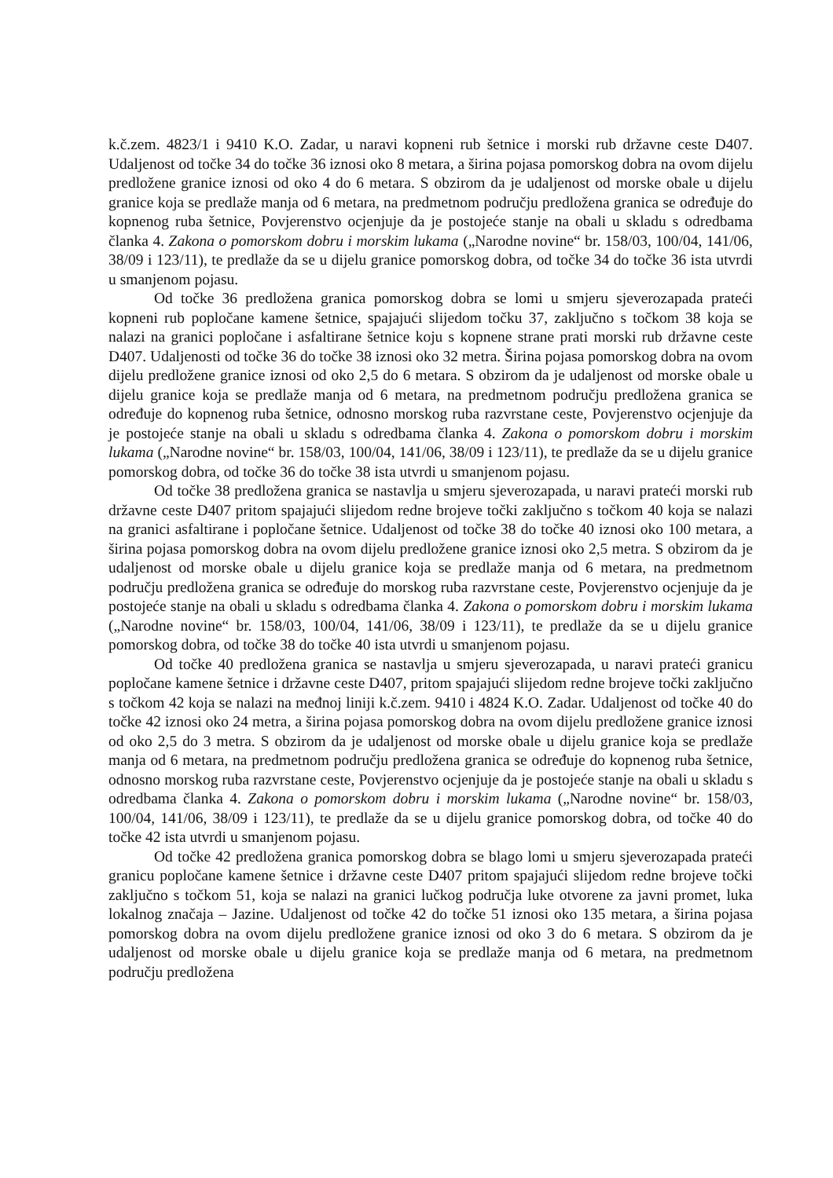k.č.zem. 4823/1 i 9410 K.O. Zadar, u naravi kopneni rub šetnice i morski rub državne ceste D407. Udaljenost od točke 34 do točke 36 iznosi oko 8 metara, a širina pojasa pomorskog dobra na ovom dijelu predložene granice iznosi od oko 4 do 6 metara. S obzirom da je udaljenost od morske obale u dijelu granice koja se predlaže manja od 6 metara, na predmetnom području predložena granica se određuje do kopnenog ruba šetnice, Povjerenstvo ocjenjuje da je postojeće stanje na obali u skladu s odredbama članka 4. Zakona o pomorskom dobru i morskim lukama („Narodne novine“ br. 158/03, 100/04, 141/06, 38/09 i 123/11), te predlaže da se u dijelu granice pomorskog dobra, od točke 34 do točke 36 ista utvrdi u smanjenom pojasu.
Od točke 36 predložena granica pomorskog dobra se lomi u smjeru sjeverozapada prateći kopneni rub popločane kamene šetnice, spajajući slijedom točku 37, zaključno s točkom 38 koja se nalazi na granici popločane i asfaltirane šetnice koju s kopnene strane prati morski rub državne ceste D407. Udaljenosti od točke 36 do točke 38 iznosi oko 32 metra. Širina pojasa pomorskog dobra na ovom dijelu predložene granice iznosi od oko 2,5 do 6 metara. S obzirom da je udaljenost od morske obale u dijelu granice koja se predlaže manja od 6 metara, na predmetnom području predložena granica se određuje do kopnenog ruba šetnice, odnosno morskog ruba razvrstane ceste, Povjerenstvo ocjenjuje da je postojeće stanje na obali u skladu s odredbama članka 4. Zakona o pomorskom dobru i morskim lukama („Narodne novine“ br. 158/03, 100/04, 141/06, 38/09 i 123/11), te predlaže da se u dijelu granice pomorskog dobra, od točke 36 do točke 38 ista utvrdi u smanjenom pojasu.
Od točke 38 predložena granica se nastavlja u smjeru sjeverozapada, u naravi prateći morski rub državne ceste D407 pritom spajajući slijedom redne brojeve točki zaključno s točkom 40 koja se nalazi na granici asfaltirane i popločane šetnice. Udaljenost od točke 38 do točke 40 iznosi oko 100 metara, a širina pojasa pomorskog dobra na ovom dijelu predložene granice iznosi oko 2,5 metra. S obzirom da je udaljenost od morske obale u dijelu granice koja se predlaže manja od 6 metara, na predmetnom području predložena granica se određuje do morskog ruba razvrstane ceste, Povjerenstvo ocjenjuje da je postojeće stanje na obali u skladu s odredbama članka 4. Zakona o pomorskom dobru i morskim lukama („Narodne novine“ br. 158/03, 100/04, 141/06, 38/09 i 123/11), te predlaže da se u dijelu granice pomorskog dobra, od točke 38 do točke 40 ista utvrdi u smanjenom pojasu.
Od točke 40 predložena granica se nastavlja u smjeru sjeverozapada, u naravi prateći granicu popločane kamene šetnice i državne ceste D407, pritom spajajući slijedom redne brojeve točki zaključno s točkom 42 koja se nalazi na međnoj liniji k.č.zem. 9410 i 4824 K.O. Zadar. Udaljenost od točke 40 do točke 42 iznosi oko 24 metra, a širina pojasa pomorskog dobra na ovom dijelu predložene granice iznosi od oko 2,5 do 3 metra. S obzirom da je udaljenost od morske obale u dijelu granice koja se predlaže manja od 6 metara, na predmetnom području predložena granica se određuje do kopnenog ruba šetnice, odnosno morskog ruba razvrstane ceste, Povjerenstvo ocjenjuje da je postojeće stanje na obali u skladu s odredbama članka 4. Zakona o pomorskom dobru i morskim lukama („Narodne novine“ br. 158/03, 100/04, 141/06, 38/09 i 123/11), te predlaže da se u dijelu granice pomorskog dobra, od točke 40 do točke 42 ista utvrdi u smanjenom pojasu.
Od točke 42 predložena granica pomorskog dobra se blago lomi u smjeru sjeverozapada prateći granicu popločane kamene šetnice i državne ceste D407 pritom spajajući slijedom redne brojeve točki zaključno s točkom 51, koja se nalazi na granici lučkog područja luke otvorene za javni promet, luka lokalnog značaja – Jazine. Udaljenost od točke 42 do točke 51 iznosi oko 135 metara, a širina pojasa pomorskog dobra na ovom dijelu predložene granice iznosi od oko 3 do 6 metara. S obzirom da je udaljenost od morske obale u dijelu granice koja se predlaže manja od 6 metara, na predmetnom području predložena